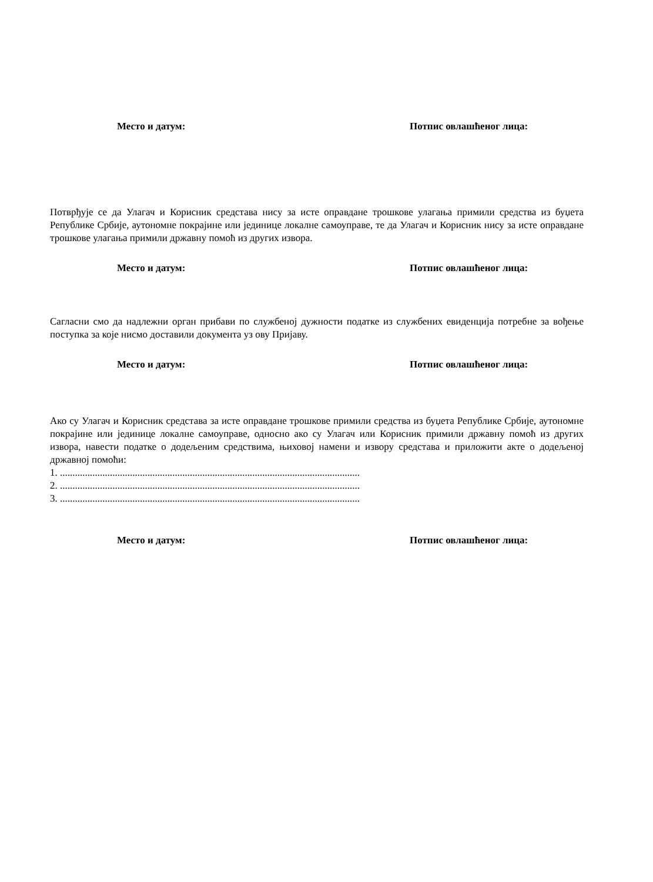Место и датум: Потпис овлашћеног лица:
Потврђује се да Улагач и Корисник средстава нису за исте оправдане трошкове улагања примили средства из буџета Републике Србије, аутономне покрајине или јединице локалне самоуправе, те да Улагач и Корисник нису за исте оправдане трошкове улагања примили државну помоћ из других извора.
Место и датум: Потпис овлашћеног лица:
Сагласни смо да надлежни орган прибави по службеној дужности податке из службених евиденција потребне за вођење поступка за које нисмо доставили документа уз ову Пријаву.
Место и датум: Потпис овлашћеног лица:
Ако су Улагач и Корисник средстава за исте оправдане трошкове примили средства из буџета Републике Србије, аутономне покрајине или јединице локалне самоуправе, односно ако су Улагач или Корисник примили државну помоћ из других извора, навести податке о додељеним средствима, њиховој намени и извору средстава и приложити акте о додељеној државној помоћи:
1. ........................................................................................................................
2. ........................................................................................................................
3. ........................................................................................................................
Место и датум: Потпис овлашћеног лица: